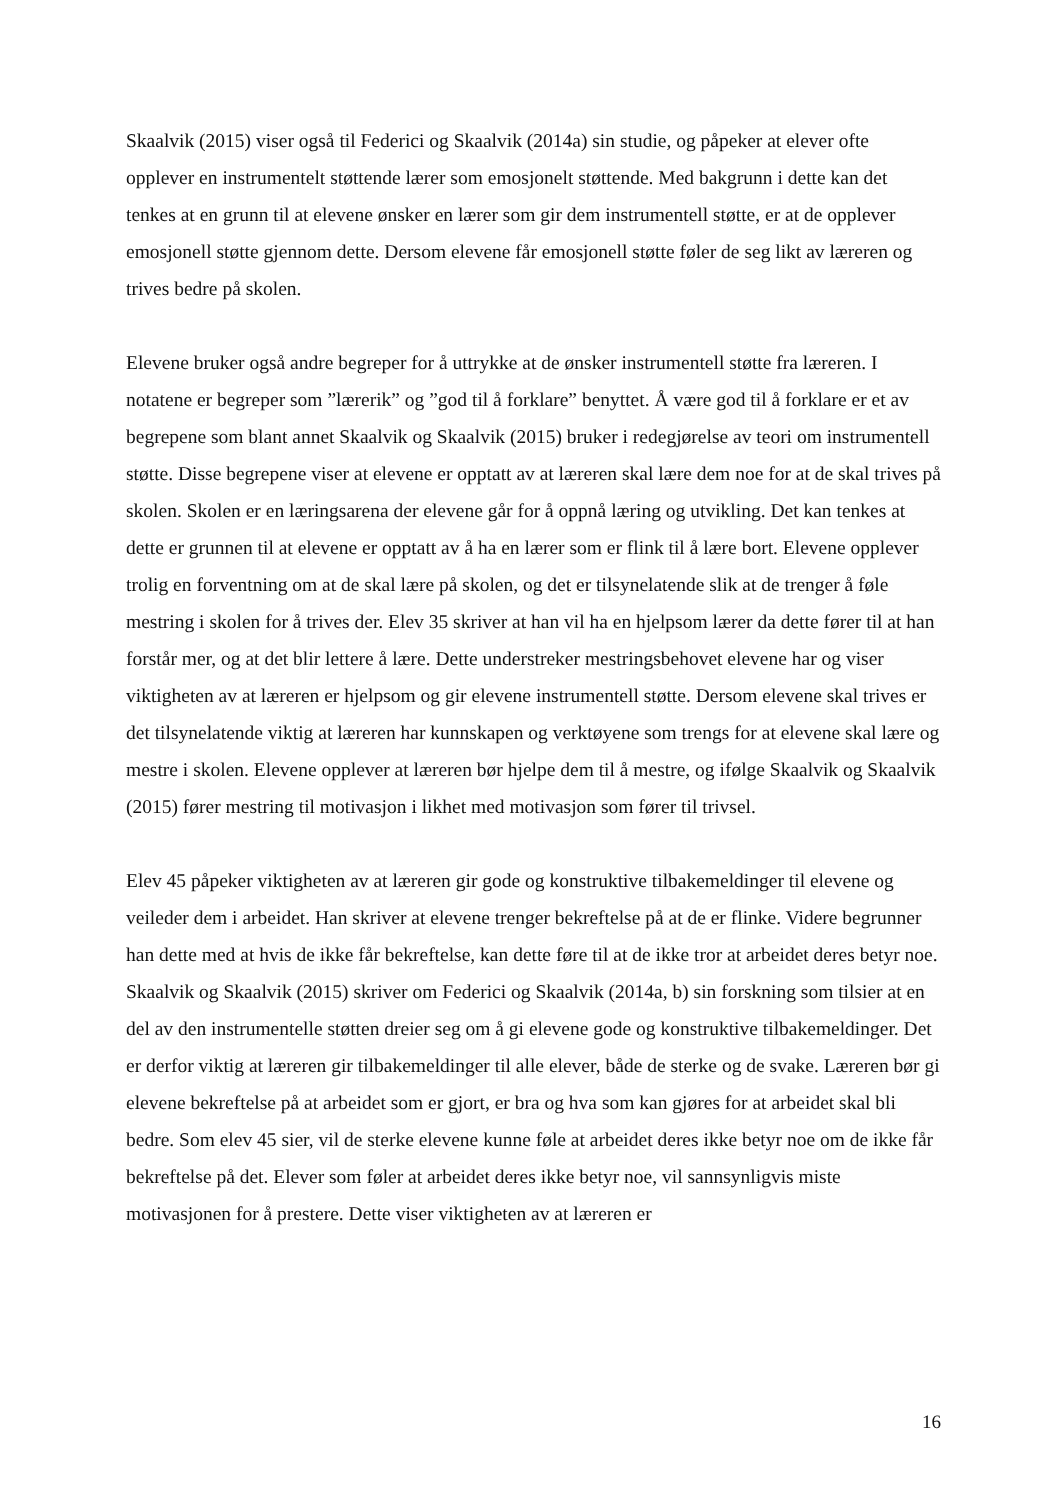Skaalvik (2015) viser også til Federici og Skaalvik (2014a) sin studie, og påpeker at elever ofte opplever en instrumentelt støttende lærer som emosjonelt støttende. Med bakgrunn i dette kan det tenkes at en grunn til at elevene ønsker en lærer som gir dem instrumentell støtte, er at de opplever emosjonell støtte gjennom dette. Dersom elevene får emosjonell støtte føler de seg likt av læreren og trives bedre på skolen.
Elevene bruker også andre begreper for å uttrykke at de ønsker instrumentell støtte fra læreren. I notatene er begreper som ”lærerik” og ”god til å forklare” benyttet. Å være god til å forklare er et av begrepene som blant annet Skaalvik og Skaalvik (2015) bruker i redegjørelse av teori om instrumentell støtte. Disse begrepene viser at elevene er opptatt av at læreren skal lære dem noe for at de skal trives på skolen. Skolen er en læringsarena der elevene går for å oppnå læring og utvikling. Det kan tenkes at dette er grunnen til at elevene er opptatt av å ha en lærer som er flink til å lære bort. Elevene opplever trolig en forventning om at de skal lære på skolen, og det er tilsynelatende slik at de trenger å føle mestring i skolen for å trives der. Elev 35 skriver at han vil ha en hjelpsom lærer da dette fører til at han forstår mer, og at det blir lettere å lære. Dette understreker mestringsbehovet elevene har og viser viktigheten av at læreren er hjelpsom og gir elevene instrumentell støtte. Dersom elevene skal trives er det tilsynelatende viktig at læreren har kunnskapen og verktøyene som trengs for at elevene skal lære og mestre i skolen. Elevene opplever at læreren bør hjelpe dem til å mestre, og ifølge Skaalvik og Skaalvik (2015) fører mestring til motivasjon i likhet med motivasjon som fører til trivsel.
Elev 45 påpeker viktigheten av at læreren gir gode og konstruktive tilbakemeldinger til elevene og veileder dem i arbeidet. Han skriver at elevene trenger bekreftelse på at de er flinke. Videre begrunner han dette med at hvis de ikke får bekreftelse, kan dette føre til at de ikke tror at arbeidet deres betyr noe. Skaalvik og Skaalvik (2015) skriver om Federici og Skaalvik (2014a, b) sin forskning som tilsier at en del av den instrumentelle støtten dreier seg om å gi elevene gode og konstruktive tilbakemeldinger. Det er derfor viktig at læreren gir tilbakemeldinger til alle elever, både de sterke og de svake. Læreren bør gi elevene bekreftelse på at arbeidet som er gjort, er bra og hva som kan gjøres for at arbeidet skal bli bedre. Som elev 45 sier, vil de sterke elevene kunne føle at arbeidet deres ikke betyr noe om de ikke får bekreftelse på det. Elever som føler at arbeidet deres ikke betyr noe, vil sannsynligvis miste motivasjonen for å prestere. Dette viser viktigheten av at læreren er
16